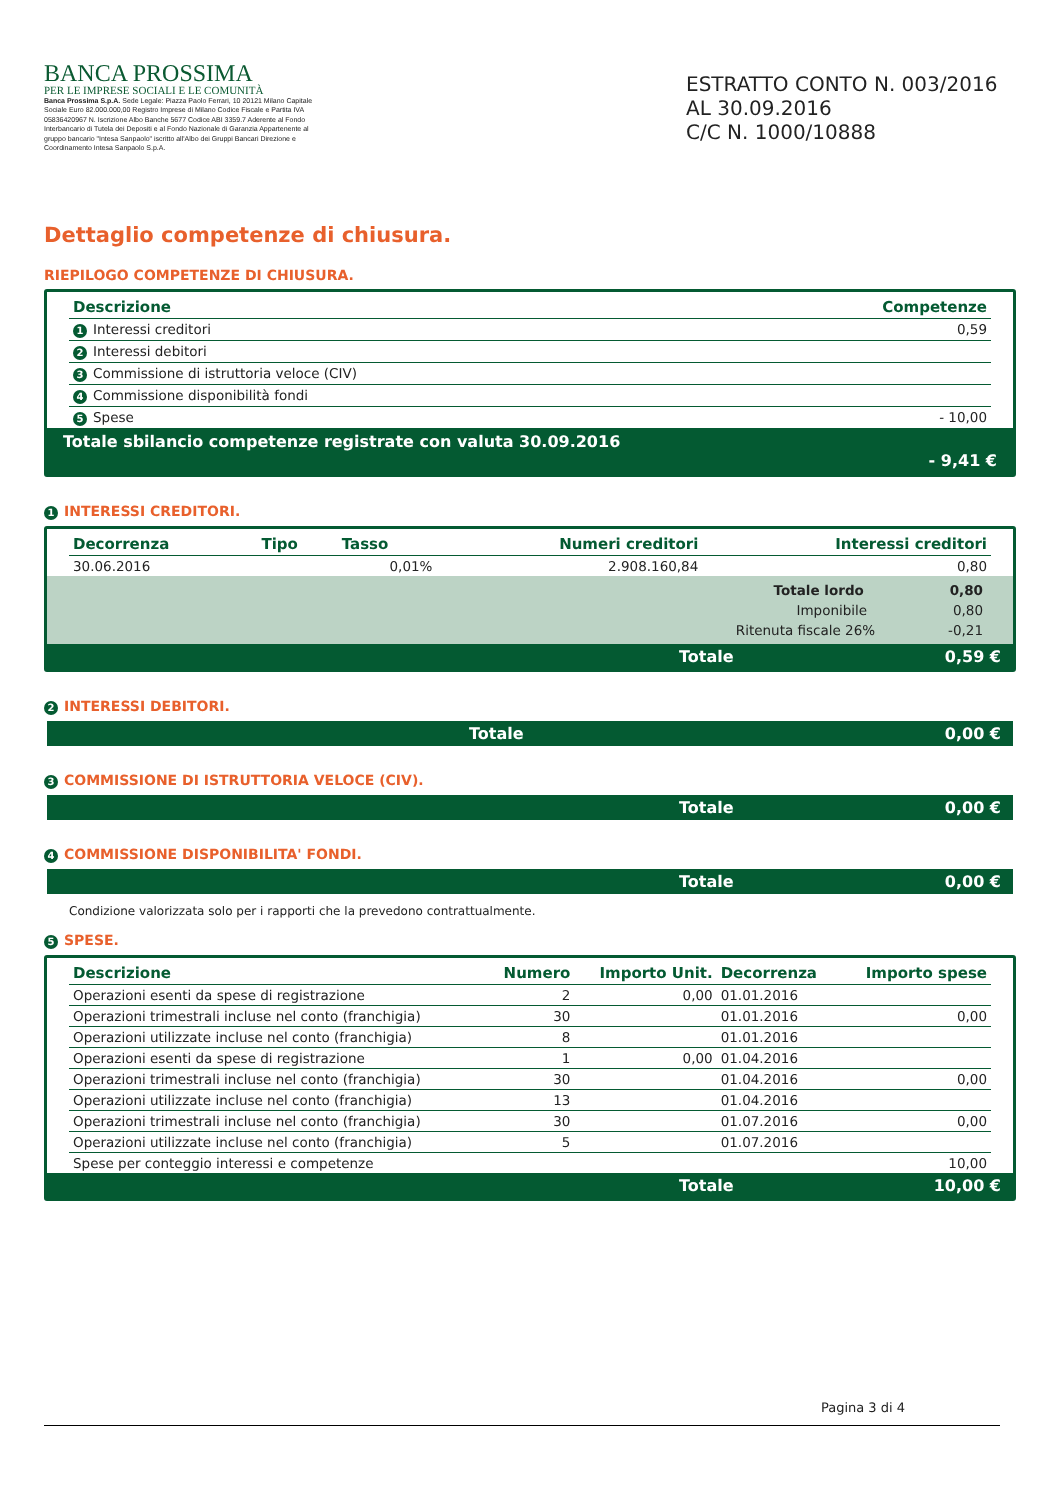BANCA PROSSIMA
PER LE IMPRESE SOCIALI E LE COMUNITÀ
Banca Prossima S.p.A. Sede Legale: Piazza Paolo Ferrari, 10 20121 Milano Capitale Sociale Euro 82.000.000,00 Registro Imprese di Milano Codice Fiscale e Partita IVA 05836420967 N. Iscrizione Albo Banche 5677 Codice ABI 3359.7 Aderente al Fondo Interbancario di Tutela dei Depositi e al Fondo Nazionale di Garanzia Appartenente al gruppo bancario "Intesa Sanpaolo" iscritto all'Albo dei Gruppi Bancari Direzione e Coordinamento Intesa Sanpaolo S.p.A.
ESTRATTO CONTO N. 003/2016
AL 30.09.2016
C/C N. 1000/10888
Dettaglio competenze di chiusura.
RIEPILOGO COMPETENZE DI CHIUSURA.
| Descrizione | Competenze |
| --- | --- |
| 1 Interessi creditori | 0,59 |
| 2 Interessi debitori | |
| 3 Commissione di istruttoria veloce (CIV) | |
| 4 Commissione disponibilità fondi | |
| 5 Spese | - 10,00 |
Totale sbilancio competenze registrate con valuta 30.09.2016
- 9,41 €
1 INTERESSI CREDITORI.
| Decorrenza | Tipo | Tasso | Numeri creditori | Interessi creditori |
| --- | --- | --- | --- | --- |
| 30.06.2016 | | 0,01% | 2.908.160,84 | 0,80 |
Totale lordo 0,80
Imponibile 0,80
Ritenuta fiscale 26% -0,21
Totale 0,59 €
2 INTERESSI DEBITORI.
Totale 0,00 €
3 COMMISSIONE DI ISTRUTTORIA VELOCE (CIV).
Totale 0,00 €
4 COMMISSIONE DISPONIBILITA' FONDI.
Totale 0,00 €
Condizione valorizzata solo per i rapporti che la prevedono contrattualmente.
5 SPESE.
| Descrizione | Numero | Importo Unit. | Decorrenza | Importo spese |
| --- | --- | --- | --- | --- |
| Operazioni esenti da spese di registrazione | 2 | 0,00 | 01.01.2016 | |
| Operazioni trimestrali incluse nel conto (franchigia) | 30 | | 01.01.2016 | 0,00 |
| Operazioni utilizzate incluse nel conto (franchigia) | 8 | | 01.01.2016 | |
| Operazioni esenti da spese di registrazione | 1 | 0,00 | 01.04.2016 | |
| Operazioni trimestrali incluse nel conto (franchigia) | 30 | | 01.04.2016 | 0,00 |
| Operazioni utilizzate incluse nel conto (franchigia) | 13 | | 01.04.2016 | |
| Operazioni trimestrali incluse nel conto (franchigia) | 30 | | 01.07.2016 | 0,00 |
| Operazioni utilizzate incluse nel conto (franchigia) | 5 | | 01.07.2016 | |
| Spese per conteggio interessi e competenze | | | | 10,00 |
Totale 10,00 €
Pagina 3 di 4